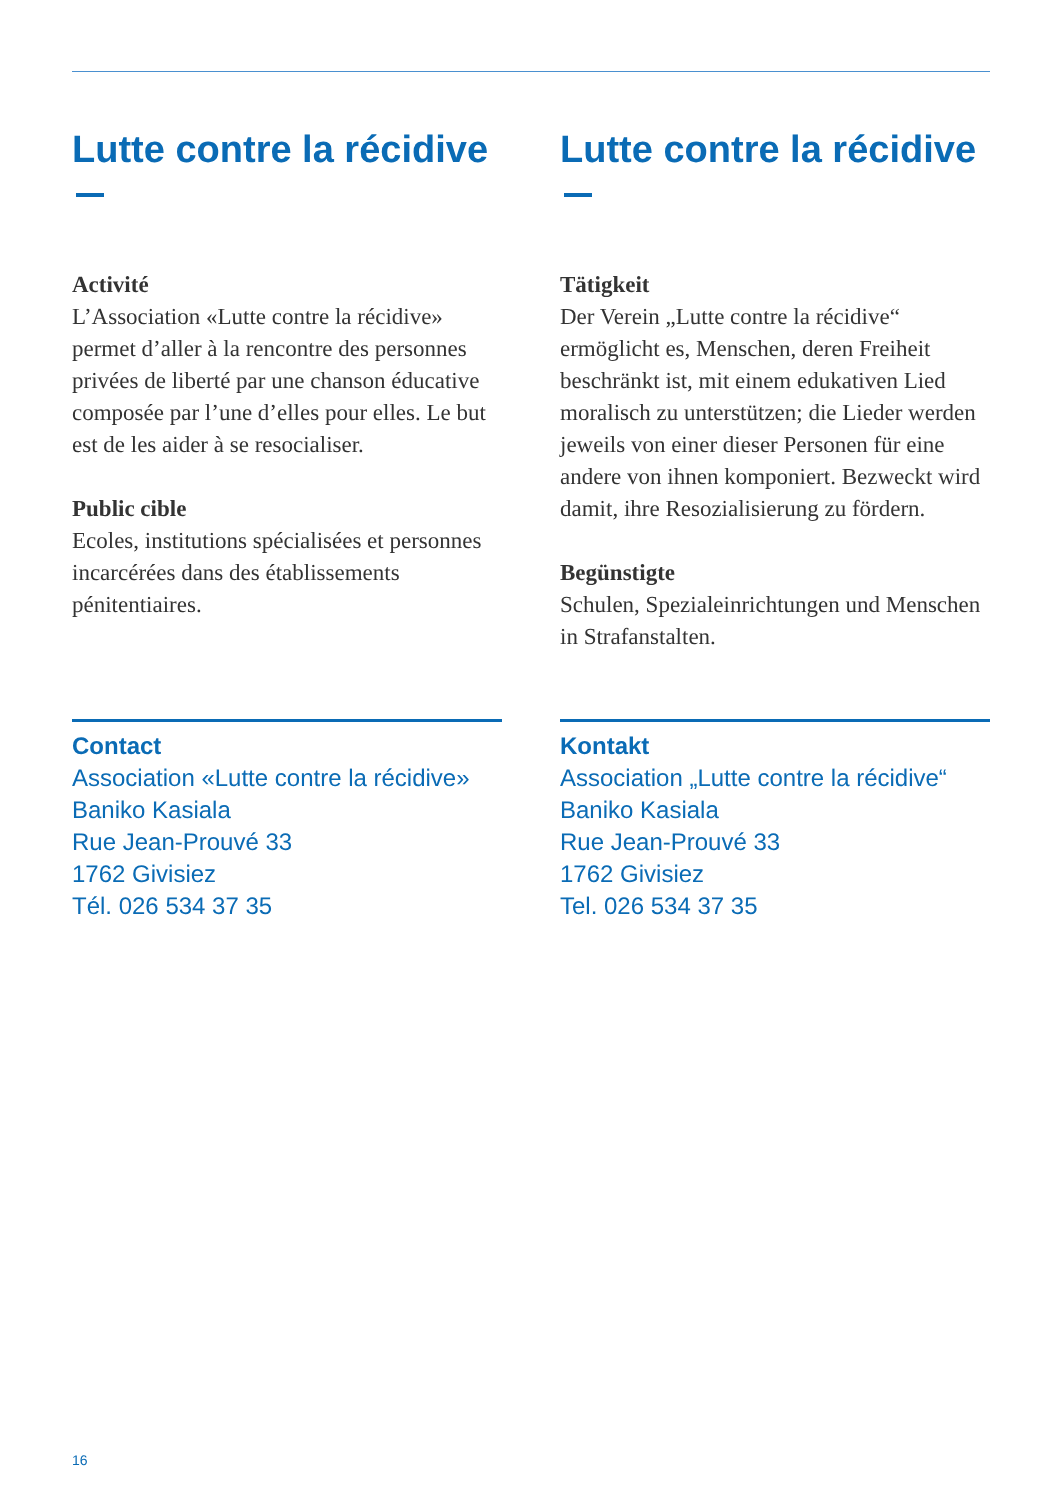Lutte contre la récidive
Activité
L’Association «Lutte contre la récidive» permet d’aller à la rencontre des personnes privées de liberté par une chanson éducative composée par l’une d’elles pour elles. Le but est de les aider à se resocialiser.
Public cible
Ecoles, institutions spécialisées et personnes incarcérées dans des établissements pénitentiaires.
Contact
Association «Lutte contre la récidive»
Baniko Kasiala
Rue Jean-Prouvé 33
1762 Givisiez
Tél. 026 534 37 35
Lutte contre la récidive
Tätigkeit
Der Verein „Lutte contre la récidive“ ermöglicht es, Menschen, deren Freiheit beschränkt ist, mit einem edukativen Lied moralisch zu unterstützen; die Lieder werden jeweils von einer dieser Personen für eine andere von ihnen komponiert. Bezweckt wird damit, ihre Resozialisierung zu fördern.
Begünstigte
Schulen, Spezialeinrichtungen und Menschen in Strafanstalten.
Kontakt
Association „Lutte contre la récidive“
Baniko Kasiala
Rue Jean-Prouvé 33
1762 Givisiez
Tel. 026 534 37 35
16